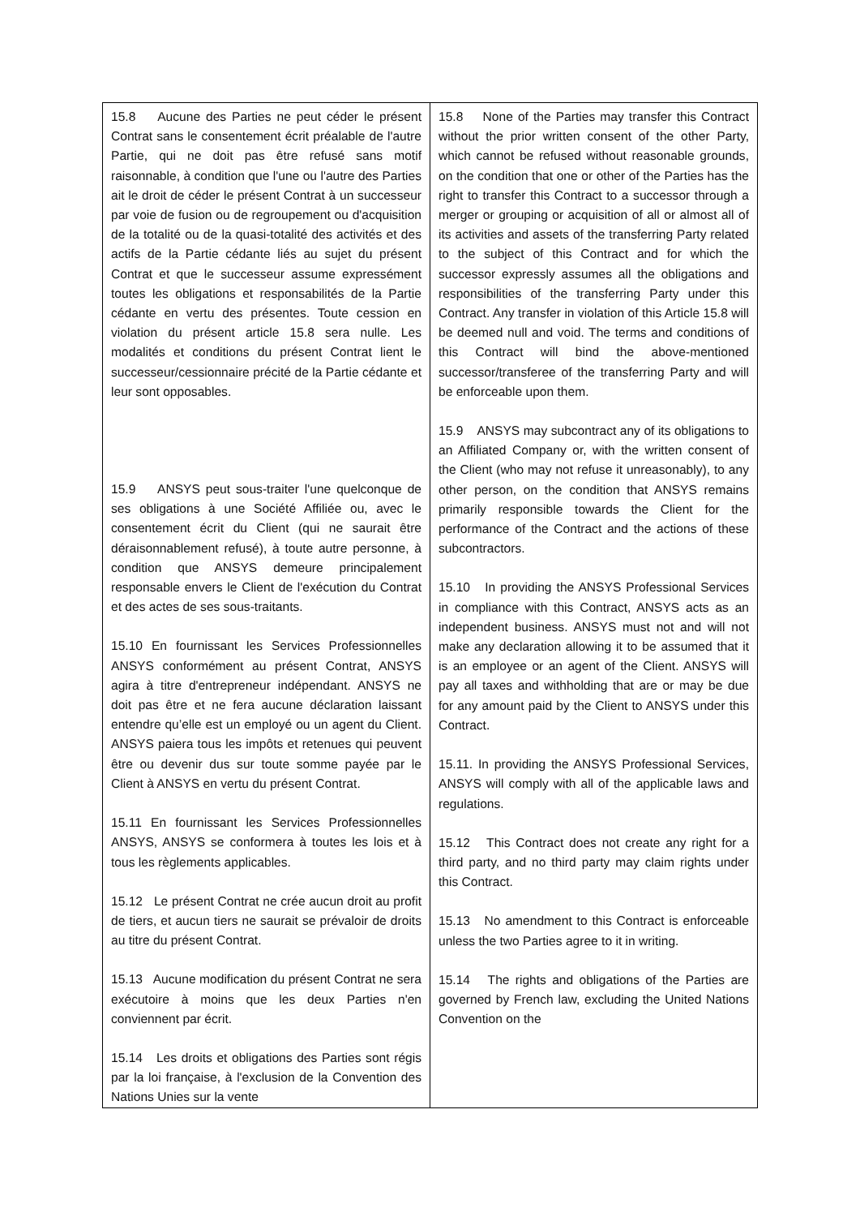| 15.8 Aucune des Parties ne peut céder le présent Contrat sans le consentement écrit préalable de l'autre Partie, qui ne doit pas être refusé sans motif raisonnable, à condition que l'une ou l'autre des Parties ait le droit de céder le présent Contrat à un successeur par voie de fusion ou de regroupement ou d'acquisition de la totalité ou de la quasi-totalité des activités et des actifs de la Partie cédante liés au sujet du présent Contrat et que le successeur assume expressément toutes les obligations et responsabilités de la Partie cédante en vertu des présentes. Toute cession en violation du présent article 15.8 sera nulle. Les modalités et conditions du présent Contrat lient le successeur/cessionnaire précité de la Partie cédante et leur sont opposables. 15.9 ANSYS peut sous-traiter l'une quelconque de ses obligations à une Société Affiliée ou, avec le consentement écrit du Client (qui ne saurait être déraisonnablement refusé), à toute autre personne, à condition que ANSYS demeure principalement responsable envers le Client de l'exécution du Contrat et des actes de ses sous-traitants. 15.10 En fournissant les Services Professionnelles ANSYS conformément au présent Contrat, ANSYS agira à titre d'entrepreneur indépendant. ANSYS ne doit pas être et ne fera aucune déclaration laissant entendre qu’elle est un employé ou un agent du Client. ANSYS paiera tous les impôts et retenues qui peuvent être ou devenir dus sur toute somme payée par le Client à ANSYS en vertu du présent Contrat. 15.11 En fournissant les Services Professionnelles ANSYS, ANSYS se conformera à toutes les lois et à tous les règlements applicables. 15.12 Le présent Contrat ne crée aucun droit au profit de tiers, et aucun tiers ne saurait se prévaloir de droits au titre du présent Contrat. 15.13 Aucune modification du présent Contrat ne sera exécutoire à moins que les deux Parties n'en conviennent par écrit. 15.14 Les droits et obligations des Parties sont régis par la loi française, à l'exclusion de la Convention des Nations Unies sur la vente | 15.8 None of the Parties may transfer this Contract without the prior written consent of the other Party, which cannot be refused without reasonable grounds, on the condition that one or other of the Parties has the right to transfer this Contract to a successor through a merger or grouping or acquisition of all or almost all of its activities and assets of the transferring Party related to the subject of this Contract and for which the successor expressly assumes all the obligations and responsibilities of the transferring Party under this Contract. Any transfer in violation of this Article 15.8 will be deemed null and void. The terms and conditions of this Contract will bind the above-mentioned successor/transferee of the transferring Party and will be enforceable upon them. 15.9 ANSYS may subcontract any of its obligations to an Affiliated Company or, with the written consent of the Client (who may not refuse it unreasonably), to any other person, on the condition that ANSYS remains primarily responsible towards the Client for the performance of the Contract and the actions of these subcontractors. 15.10 In providing the ANSYS Professional Services in compliance with this Contract, ANSYS acts as an independent business. ANSYS must not and will not make any declaration allowing it to be assumed that it is an employee or an agent of the Client. ANSYS will pay all taxes and withholding that are or may be due for any amount paid by the Client to ANSYS under this Contract. 15.11. In providing the ANSYS Professional Services, ANSYS will comply with all of the applicable laws and regulations. 15.12 This Contract does not create any right for a third party, and no third party may claim rights under this Contract. 15.13 No amendment to this Contract is enforceable unless the two Parties agree to it in writing. 15.14 The rights and obligations of the Parties are governed by French law, excluding the United Nations Convention on the |